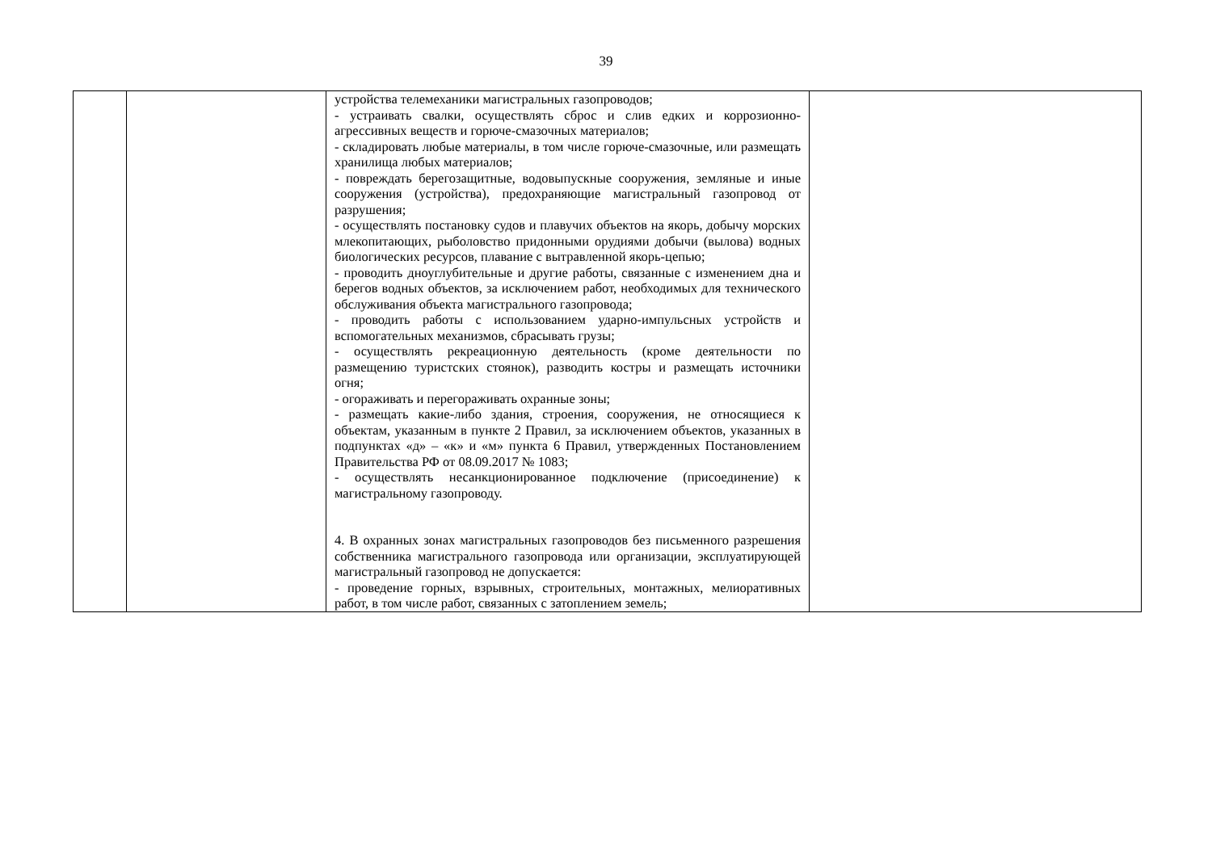39
| | | устройства телемеханики магистральных газопроводов; - устраивать свалки, осуществлять сброс и слив едких и коррозионно-агрессивных веществ и горюче-смазочных материалов; - складировать любые материалы, в том числе горюче-смазочные, или размещать хранилища любых материалов; - повреждать берегозащитные, водовыпускные сооружения, земляные и иные сооружения (устройства), предохраняющие магистральный газопровод от разрушения; - осуществлять постановку судов и плавучих объектов на якорь, добычу морских млекопитающих, рыболовство придонными орудиями добычи (вылова) водных биологических ресурсов, плавание с вытравленной якорь-цепью; - проводить дноуглубительные и другие работы, связанные с изменением дна и берегов водных объектов, за исключением работ, необходимых для технического обслуживания объекта магистрального газопровода; - проводить работы с использованием ударно-импульсных устройств и вспомогательных механизмов, сбрасывать грузы; - осуществлять рекреационную деятельность (кроме деятельности по размещению туристских стоянок), разводить костры и размещать источники огня; - огораживать и перегораживать охранные зоны; - размещать какие-либо здания, строения, сооружения, не относящиеся к объектам, указанным в пункте 2 Правил, за исключением объектов, указанных в подпунктах «д» – «к» и «м» пункта 6 Правил, утвержденных Постановлением Правительства РФ от 08.09.2017 № 1083; - осуществлять несанкционированное подключение (присоединение) к магистральному газопроводу. 4. В охранных зонах магистральных газопроводов без письменного разрешения собственника магистрального газопровода или организации, эксплуатирующей магистральный газопровод не допускается: - проведение горных, взрывных, строительных, монтажных, мелиоративных работ, в том числе работ, связанных с затоплением земель; | |